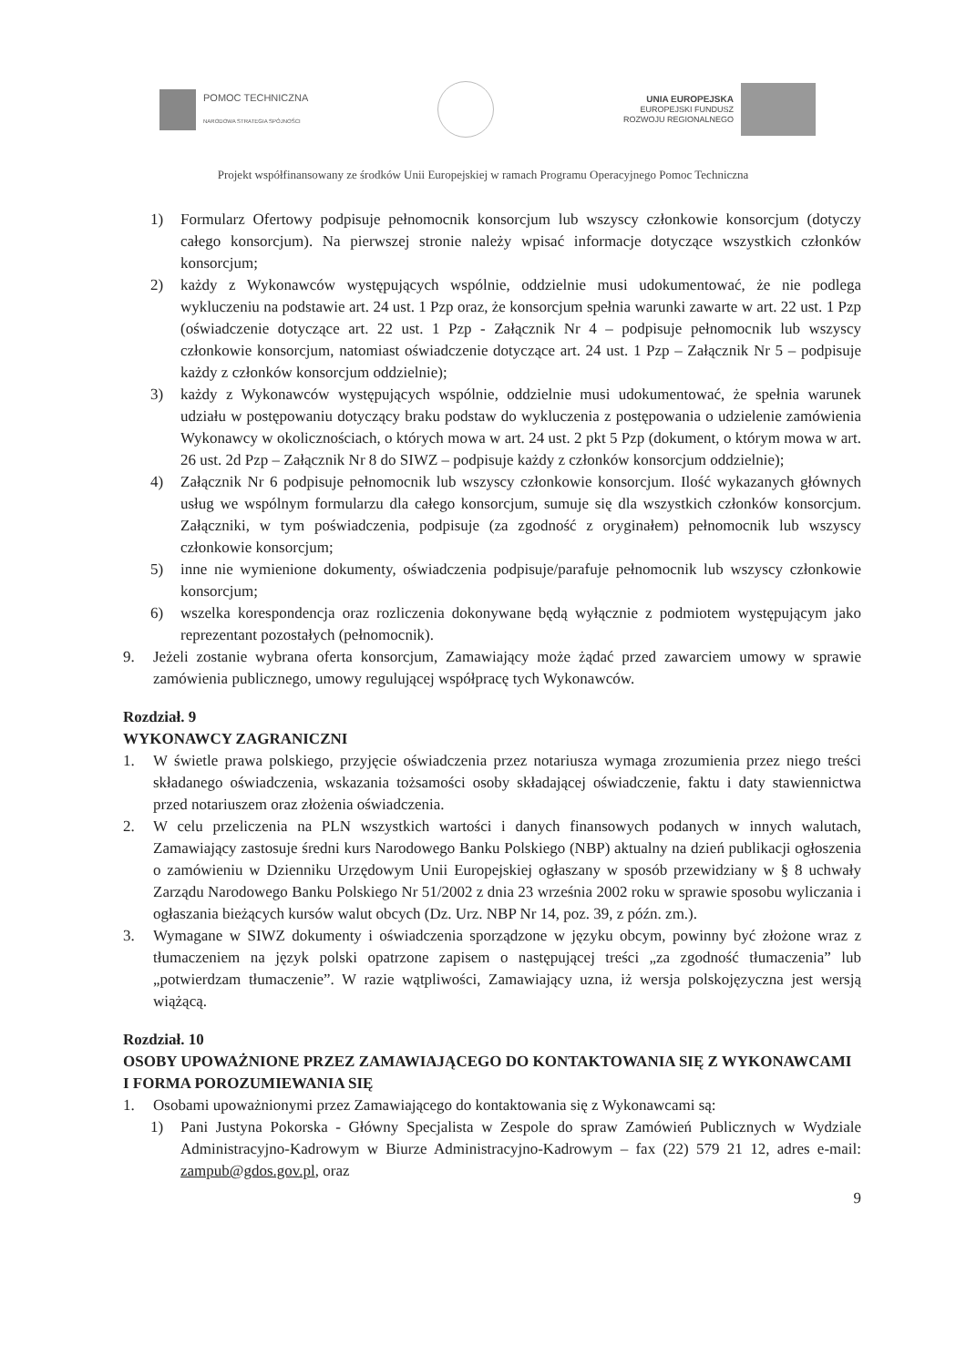POMOC TECHNICZNA
NARODOWA STRATEGIA SPÓJNOŚCI
UNIA EUROPEJSKA
EUROPEJSKI FUNDUSZ
ROZWOJU REGIONALNEGO
Projekt współfinansowany ze środków Unii Europejskiej w ramach Programu Operacyjnego Pomoc Techniczna
1) Formularz Ofertowy podpisuje pełnomocnik konsorcjum lub wszyscy członkowie konsorcjum (dotyczy całego konsorcjum). Na pierwszej stronie należy wpisać informacje dotyczące wszystkich członków konsorcjum;
2) każdy z Wykonawców występujących wspólnie, oddzielnie musi udokumentować, że nie podlega wykluczeniu na podstawie art. 24 ust. 1 Pzp oraz, że konsorcjum spełnia warunki zawarte w art. 22 ust. 1 Pzp (oświadczenie dotyczące art. 22 ust. 1 Pzp - Załącznik Nr 4 – podpisuje pełnomocnik lub wszyscy członkowie konsorcjum, natomiast oświadczenie dotyczące art. 24 ust. 1 Pzp – Załącznik Nr 5 – podpisuje każdy z członków konsorcjum oddzielnie);
3) każdy z Wykonawców występujących wspólnie, oddzielnie musi udokumentować, że spełnia warunek udziału w postępowaniu dotyczący braku podstaw do wykluczenia z postępowania o udzielenie zamówienia Wykonawcy w okolicznościach, o których mowa w art. 24 ust. 2 pkt 5 Pzp (dokument, o którym mowa w art. 26 ust. 2d Pzp – Załącznik Nr 8 do SIWZ – podpisuje każdy z członków konsorcjum oddzielnie);
4) Załącznik Nr 6 podpisuje pełnomocnik lub wszyscy członkowie konsorcjum. Ilość wykazanych głównych usług we wspólnym formularzu dla całego konsorcjum, sumuje się dla wszystkich członków konsorcjum. Załączniki, w tym poświadczenia, podpisuje (za zgodność z oryginałem) pełnomocnik lub wszyscy członkowie konsorcjum;
5) inne nie wymienione dokumenty, oświadczenia podpisuje/parafuje pełnomocnik lub wszyscy członkowie konsorcjum;
6) wszelka korespondencja oraz rozliczenia dokonywane będą wyłącznie z podmiotem występującym jako reprezentant pozostałych (pełnomocnik).
9. Jeżeli zostanie wybrana oferta konsorcjum, Zamawiający może żądać przed zawarciem umowy w sprawie zamówienia publicznego, umowy regulującej współpracę tych Wykonawców.
Rozdział. 9
WYKONAWCY ZAGRANICZNI
1. W świetle prawa polskiego, przyjęcie oświadczenia przez notariusza wymaga zrozumienia przez niego treści składanego oświadczenia, wskazania tożsamości osoby składającej oświadczenie, faktu i daty stawiennictwa przed notariuszem oraz złożenia oświadczenia.
2. W celu przeliczenia na PLN wszystkich wartości i danych finansowych podanych w innych walutach, Zamawiający zastosuje średni kurs Narodowego Banku Polskiego (NBP) aktualny na dzień publikacji ogłoszenia o zamówieniu w Dzienniku Urzędowym Unii Europejskiej ogłaszany w sposób przewidziany w § 8 uchwały Zarządu Narodowego Banku Polskiego Nr 51/2002 z dnia 23 września 2002 roku w sprawie sposobu wyliczania i ogłaszania bieżących kursów walut obcych (Dz. Urz. NBP Nr 14, poz. 39, z późn. zm.).
3. Wymagane w SIWZ dokumenty i oświadczenia sporządzone w języku obcym, powinny być złożone wraz z tłumaczeniem na język polski opatrzone zapisem o następującej treści „za zgodność tłumaczenia” lub „potwierdzam tłumaczenie”. W razie wątpliwości, Zamawiający uzna, iż wersja polskojęzyczna jest wersją wiążącą.
Rozdział. 10
OSOBY UPOWAŻNIONE PRZEZ ZAMAWIAJĄCEGO DO KONTAKTOWANIA SIĘ Z WYKONAWCAMI I FORMA POROZUMIEWANIA SIĘ
1. Osobami upoważnionymi przez Zamawiającego do kontaktowania się z Wykonawcami są:
1) Pani Justyna Pokorska - Główny Specjalista w Zespole do spraw Zamówień Publicznych w Wydziale Administracyjno-Kadrowym w Biurze Administracyjno-Kadrowym – fax (22) 579 21 12, adres e-mail: zampub@gdos.gov.pl, oraz
9